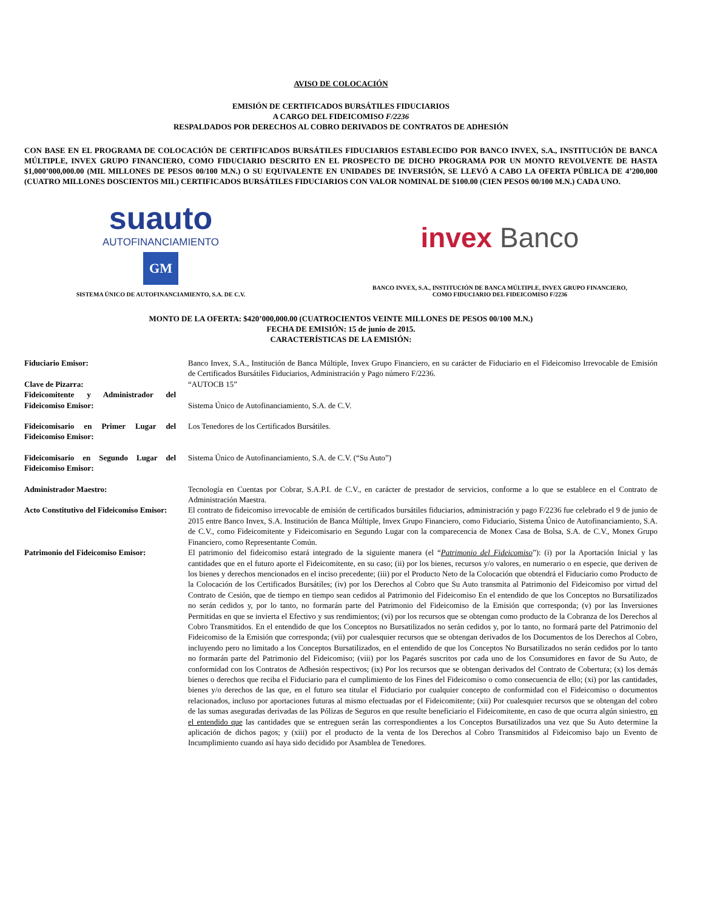AVISO DE COLOCACIÓN
EMISIÓN DE CERTIFICADOS BURSÁTILES FIDUCIARIOS
A CARGO DEL FIDEICOMISO F/2236
RESPALDADOS POR DERECHOS AL COBRO DERIVADOS DE CONTRATOS DE ADHESIÓN
CON BASE EN EL PROGRAMA DE COLOCACIÓN DE CERTIFICADOS BURSÁTILES FIDUCIARIOS ESTABLECIDO POR BANCO INVEX, S.A., INSTITUCIÓN DE BANCA MÚLTIPLE, INVEX GRUPO FINANCIERO, COMO FIDUCIARIO DESCRITO EN EL PROSPECTO DE DICHO PROGRAMA POR UN MONTO REVOLVENTE DE HASTA $1,000’000,000.00 (MIL MILLONES DE PESOS 00/100 M.N.) O SU EQUIVALENTE EN UNIDADES DE INVERSIÓN, SE LLEVÓ A CABO LA OFERTA PÚBLICA DE 4’200,000 (CUATRO MILLONES DOSCIENTOS MIL) CERTIFICADOS BURSÁTILES FIDUCIARIOS CON VALOR NOMINAL DE $100.00 (CIEN PESOS 00/100 M.N.) CADA UNO.
suauto
AUTOFINANCIAMIENTO
GM
SISTEMA ÚNICO DE AUTOFINANCIAMIENTO, S.A. DE C.V.
invex Banco
BANCO INVEX, S.A., INSTITUCIÓN DE BANCA MÚLTIPLE, INVEX GRUPO FINANCIERO,
COMO FIDUCIARIO DEL FIDEICOMISO F/2236
MONTO DE LA OFERTA: $420’000,000.00 (CUATROCIENTOS VEINTE MILLONES DE PESOS 00/100 M.N.)
FECHA DE EMISIÓN: 15 de junio de 2015.
CARACTERÍSTICAS DE LA EMISIÓN:
| Fiduciario Emisor: | Banco Invex, S.A., Institución de Banca Múltiple, Invex Grupo Financiero, en su carácter de Fiduciario en el Fideicomiso Irrevocable de Emisión de Certificados Bursátiles Fiduciarios, Administración y Pago número F/2236. |
| Clave de Pizarra: | “AUTOCB 15” |
| Fideicomitente y Administrador del Fideicomiso Emisor: | Sistema Único de Autofinanciamiento, S.A. de C.V. |
| Fideicomisario en Primer Lugar del Fideicomiso Emisor: | Los Tenedores de los Certificados Bursátiles. |
| Fideicomisario en Segundo Lugar del Fideicomiso Emisor: | Sistema Único de Autofinanciamiento, S.A. de C.V. (“Su Auto”) |
| Administrador Maestro: | Tecnología en Cuentas por Cobrar, S.A.P.I. de C.V., en carácter de prestador de servicios, conforme a lo que se establece en el Contrato de Administración Maestra. |
| Acto Constitutivo del Fideicomiso Emisor: | El contrato de fideicomiso irrevocable de emisión de certificados bursátiles fiduciarios, administración y pago F/2236 fue celebrado el 9 de junio de 2015 entre Banco Invex, S.A. Institución de Banca Múltiple, Invex Grupo Financiero, como Fiduciario, Sistema Único de Autofinanciamiento, S.A. de C.V., como Fideicomitente y Fideicomisario en Segundo Lugar con la comparecencia de Monex Casa de Bolsa, S.A. de C.V., Monex Grupo Financiero, como Representante Común. |
| Patrimonio del Fideicomiso Emisor: | El patrimonio del fideicomiso estará integrado de la siguiente manera (el “ Patrimonio del Fideicomiso ”): (i) por la Aportación Inicial y las cantidades que en el futuro aporte el Fideicomitente, en su caso; (ii) por los bienes, recursos y/o valores, en numerario o en especie, que deriven de los bienes y derechos mencionados en el inciso precedente; (iii) por el Producto Neto de la Colocación que obtendrá el Fiduciario como Producto de la Colocación de los Certificados Bursátiles; (iv) por los Derechos al Cobro que Su Auto transmita al Patrimonio del Fideicomiso por virtud del Contrato de Cesión, que de tiempo en tiempo sean cedidos al Patrimonio del Fideicomiso En el entendido de que los Conceptos no Bursatilizados no serán cedidos y, por lo tanto, no formarán parte del Patrimonio del Fideicomiso de la Emisión que corresponda; (v) por las Inversiones Permitidas en que se invierta el Efectivo y sus rendimientos; (vi) por los recursos que se obtengan como producto de la Cobranza de los Derechos al Cobro Transmitidos. En el entendido de que los Conceptos no Bursatilizados no serán cedidos y, por lo tanto, no formará parte del Patrimonio del Fideicomiso de la Emisión que corresponda; (vii) por cualesquier recursos que se obtengan derivados de los Documentos de los Derechos al Cobro, incluyendo pero no limitado a los Conceptos Bursatilizados, en el entendido de que los Conceptos No Bursatilizados no serán cedidos por lo tanto no formarán parte del Patrimonio del Fideicomiso; (viii) por los Pagarés suscritos por cada uno de los Consumidores en favor de Su Auto, de conformidad con los Contratos de Adhesión respectivos; (ix) Por los recursos que se obtengan derivados del Contrato de Cobertura; (x) los demás bienes o derechos que reciba el Fiduciario para el cumplimiento de los Fines del Fideicomiso o como consecuencia de ello; (xi) por las cantidades, bienes y/o derechos de las que, en el futuro sea titular el Fiduciario por cualquier concepto de conformidad con el Fideicomiso o documentos relacionados, incluso por aportaciones futuras al mismo efectuadas por el Fideicomitente; (xii) Por cualesquier recursos que se obtengan del cobro de las sumas aseguradas derivadas de las Pólizas de Seguros en que resulte beneficiario el Fideicomitente, en caso de que ocurra algún siniestro, en el entendido que las cantidades que se entreguen serán las correspondientes a los Conceptos Bursatilizados una vez que Su Auto determine la aplicación de dichos pagos; y (xiii) por el producto de la venta de los Derechos al Cobro Transmitidos al Fideicomiso bajo un Evento de Incumplimiento cuando así haya sido decidido por Asamblea de Tenedores. |